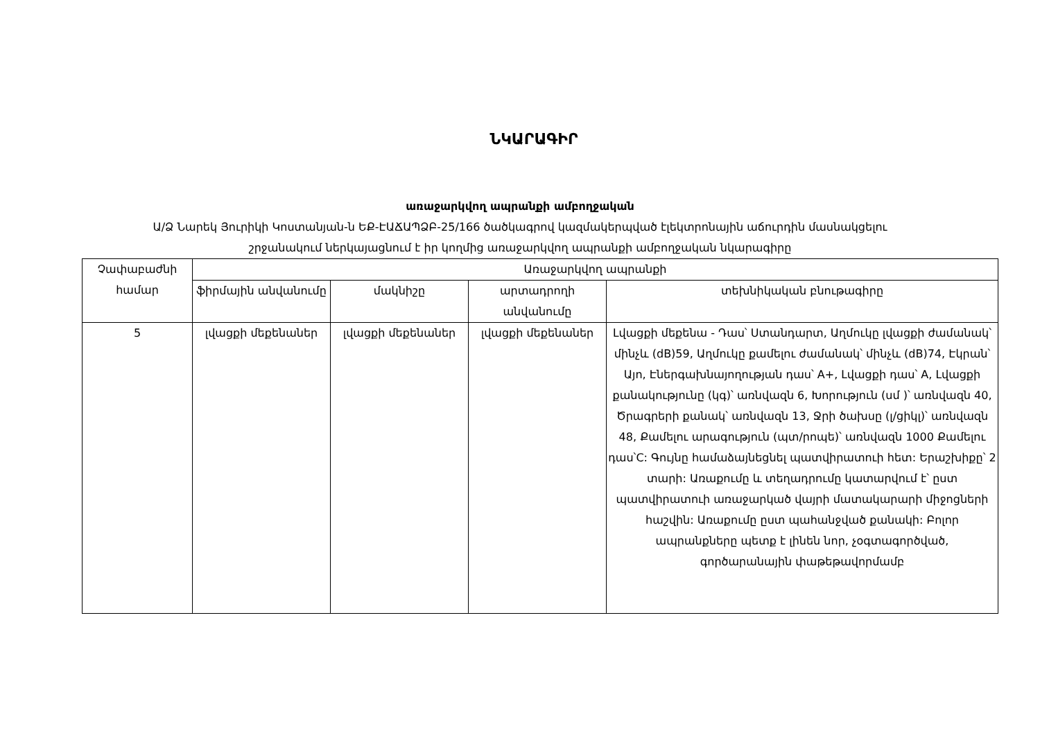ՆԿԱՐԱԳԻՐ
առաջարկվող ապրանքի ամբողջական
Ա/Ձ Նարեկ Յուրիկի Կոստանյան-ն ԵՔ-ԷԱՃԱՊՁԲ-25/166 ծածկագրով կազմակերպված էլեկտրոնային աճուրդին մասնակցելու
շրջանակում ներկայացնում է իր կողմից առաջարկվող ապրանքի ամբողջական նկարագիրը
| Չափաբաժնի համար | Առաջարկվող ապրանքի | | | |
| --- | --- | --- | --- | --- |
| | ֆիրմային անվանումը | մակնիշը | արտադրողի անվանումը | տեխնիկական բնութագիրը |
| 5 | լվացքի մեքենաներ | լվացքի մեքենաներ | լվացքի մեքենաներ | Լվացքի մեքենա - Դաս՝ Ստանդարտ, Աղմուկը լվացքի ժամանակ՝ մինչև (dB)59, Աղմուկը քամելու ժամանակ՝ մինչև (dB)74, Էկրան՝ Այո, Էներգախնայողության դաս՝ A+, Լվացքի դաս՝ A, Լվացքի քանակությունը (կգ)՝ առնվազն 6, Խորություն (սմ )՝ առնվազն 40, Ծրագրերի քանակ՝ առնվազն 13, Ջրի ծախսը (լ/ցիկլ)՝ առնվազն 48, Քամելու արագություն (պտ/րոպե)՝ առնվազն 1000 Քամելու դաս՝C: Գույնը համաձայնեցնել պատվիրատուի հետ: Երաշխիքը՝ 2 տարի: Առաքումը և տեղադրումը կատարվում է՝ ըստ պատվիրատուի առաջարկած վայրի մատակարարի միջոցների հաշվին: Առաքումը ըստ պահանջված քանակի: Բոլոր ապրանքները պետք է լինեն նոր, չօգտագործված, գործարանային փաթեթավորմամբ |